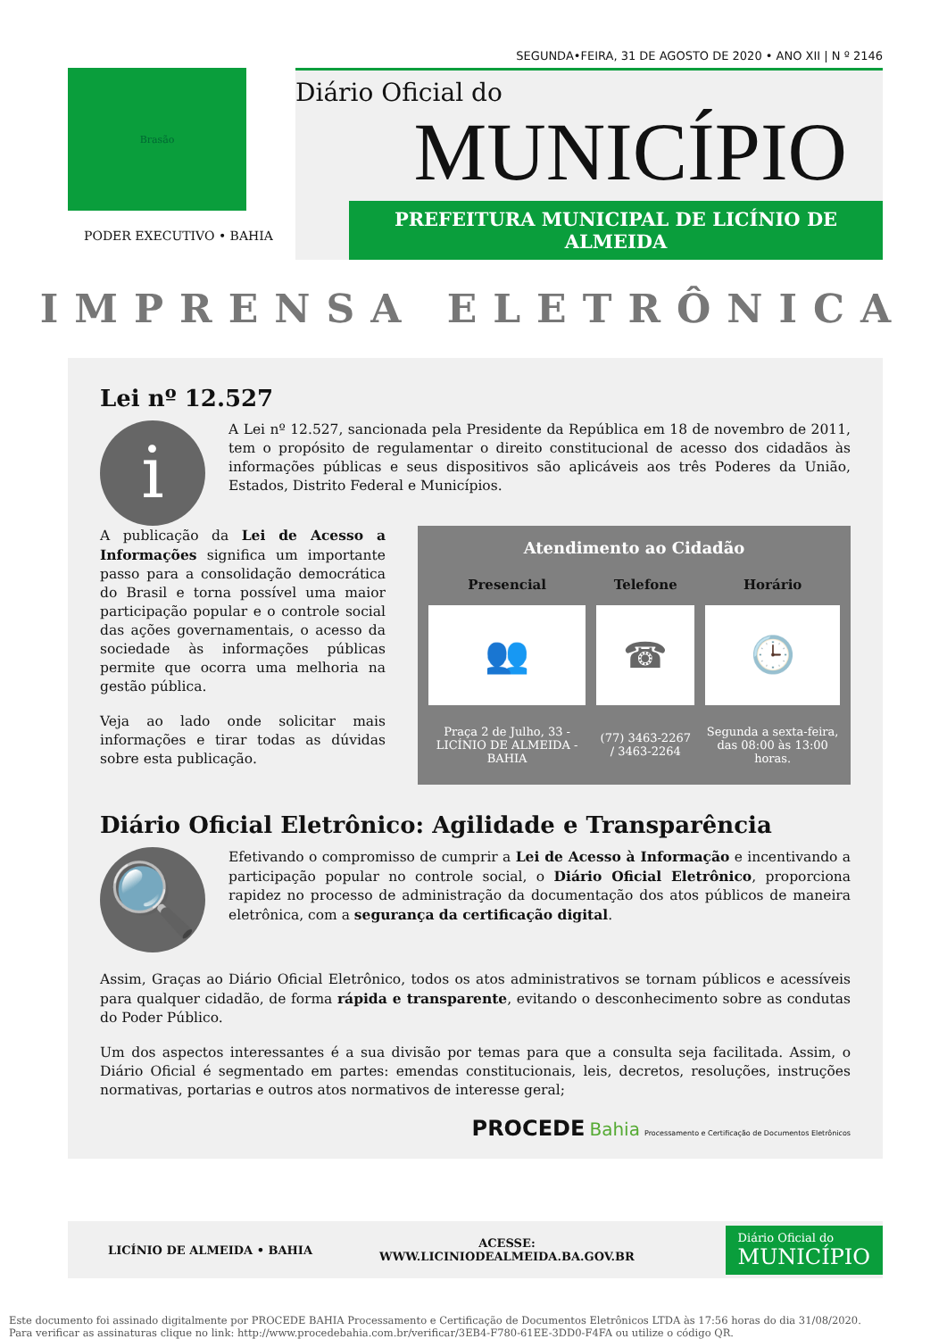SEGUNDA•FEIRA, 31 DE AGOSTO DE 2020 • ANO XII | N º 2146
Brasão
Diário Oficial do
MUNICÍPIO
PREFEITURA MUNICIPAL DE LICÍNIO DE ALMEIDA
PODER EXECUTIVO • BAHIA
IMPRENSA ELETRÔNICA
Lei nº 12.527
i
A Lei nº 12.527, sancionada pela Presidente da República em 18 de novembro de 2011, tem o propósito de regulamentar o direito constitucional de acesso dos cidadãos às informações públicas e seus dispositivos são aplicáveis aos três Poderes da União, Estados, Distrito Federal e Municípios.
A publicação da Lei de Acesso a Informações significa um importante passo para a consolidação democrática do Brasil e torna possível uma maior participação popular e o controle social das ações governamentais, o acesso da sociedade às informações públicas permite que ocorra uma melhoria na gestão pública.
Veja ao lado onde solicitar mais informações e tirar todas as dúvidas sobre esta publicação.
| Atendimento ao Cidadão | | |
| Presencial | Telefone | Horário |
| 👥 | ☎ | 🕒 |
| Praça 2 de Julho, 33 - LICÍNIO DE ALMEIDA - BAHIA | (77) 3463-2267 / 3463-2264 | Segunda a sexta-feira, das 08:00 às 13:00 horas. |
Diário Oficial Eletrônico: Agilidade e Transparência
🔍
Efetivando o compromisso de cumprir a Lei de Acesso à Informação e incentivando a participação popular no controle social, o Diário Oficial Eletrônico, proporciona rapidez no processo de administração da documentação dos atos públicos de maneira eletrônica, com a segurança da certificação digital.
Assim, Graças ao Diário Oficial Eletrônico, todos os atos administrativos se tornam públicos e acessíveis para qualquer cidadão, de forma rápida e transparente, evitando o desconhecimento sobre as condutas do Poder Público.
Um dos aspectos interessantes é a sua divisão por temas para que a consulta seja facilitada. Assim, o Diário Oficial é segmentado em partes: emendas constitucionais, leis, decretos, resoluções, instruções normativas, portarias e outros atos normativos de interesse geral;
PROCEDE Bahia Processamento e Certificação de Documentos Eletrônicos
LICÍNIO DE ALMEIDA • BAHIA ACESSE:
WWW.LICINIODEALMEIDA.BA.GOV.BR
Diário Oficial do
MUNICÍPIO
Este documento foi assinado digitalmente por PROCEDE BAHIA Processamento e Certificação de Documentos Eletrônicos LTDA às 17:56 horas do dia 31/08/2020.
Para verificar as assinaturas clique no link: http://www.procedebahia.com.br/verificar/3EB4-F780-61EE-3DD0-F4FA ou utilize o código QR.